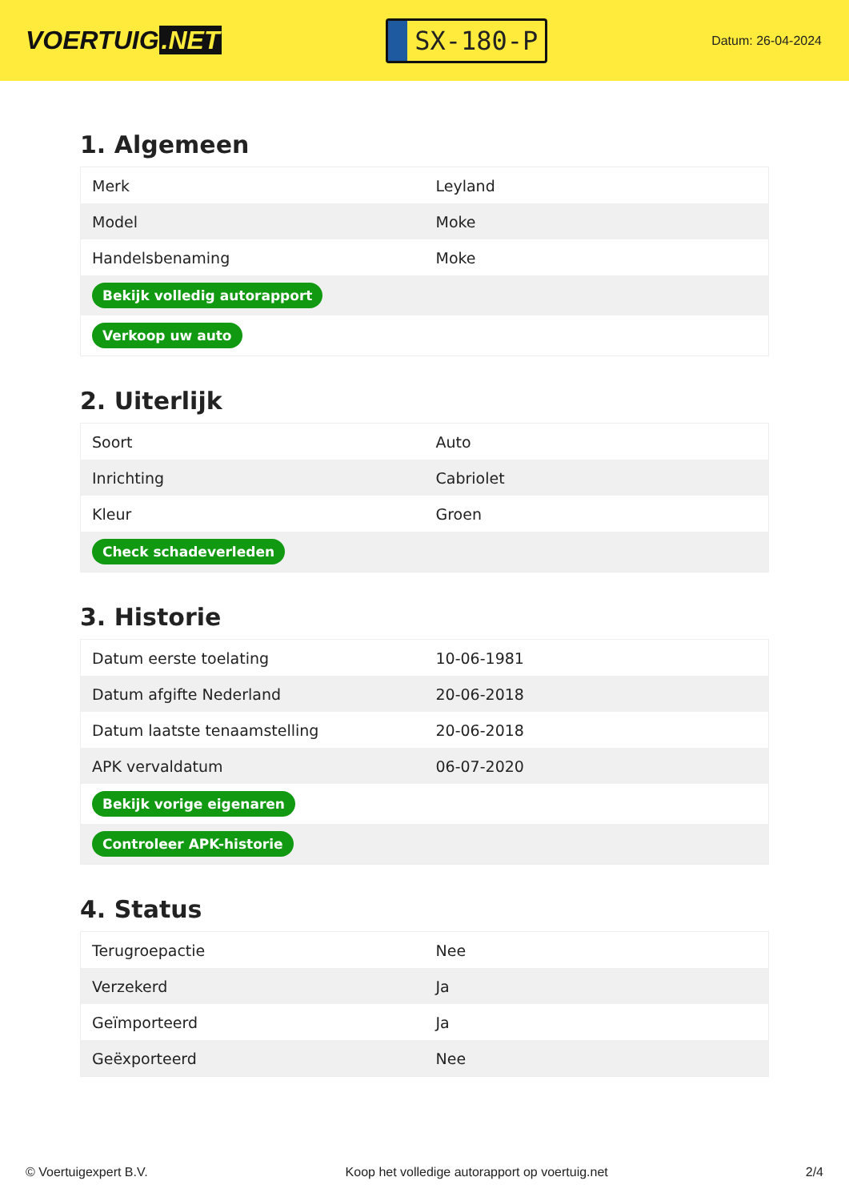VOERTUIG.NET
SX-180-P
Datum: 26-04-2024
1. Algemeen
| Merk | Leyland |
| Model | Moke |
| Handelsbenaming | Moke |
| Bekijk volledig autorapport | |
| Verkoop uw auto | |
2. Uiterlijk
| Soort | Auto |
| Inrichting | Cabriolet |
| Kleur | Groen |
| Check schadeverleden | |
3. Historie
| Datum eerste toelating | 10-06-1981 |
| Datum afgifte Nederland | 20-06-2018 |
| Datum laatste tenaamstelling | 20-06-2018 |
| APK vervaldatum | 06-07-2020 |
| Bekijk vorige eigenaren | |
| Controleer APK-historie | |
4. Status
| Terugroepactie | Nee |
| Verzekerd | Ja |
| Geïmporteerd | Ja |
| Geëxporteerd | Nee |
© Voertuigexpert B.V. Koop het volledige autorapport op voertuig.net 2/4